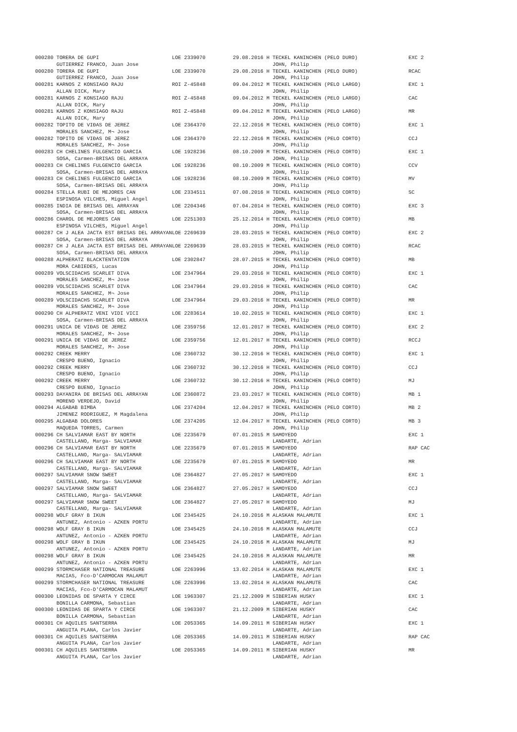| 000280 TORERA DE GUPI GUTIERREZ FRANCO, Juan Jose | LOE 2339070 | 29.08.2016 H TECKEL KANINCHEN (PELO DURO) JOHN, Philip | EXC 2 |
| 000280 TORERA DE GUPI GUTIERREZ FRANCO, Juan Jose | LOE 2339070 | 29.08.2016 H TECKEL KANINCHEN (PELO DURO) JOHN, Philip | RCAC |
| 000281 KARNOS Z KONSIAGO RAJU ALLAN DICK, Mary | ROI Z-45848 | 09.04.2012 M TECKEL KANINCHEN (PELO LARGO) JOHN, Philip | EXC 1 |
| 000281 KARNOS Z KONSIAGO RAJU ALLAN DICK, Mary | ROI Z-45848 | 09.04.2012 M TECKEL KANINCHEN (PELO LARGO) JOHN, Philip | CAC |
| 000281 KARNOS Z KONSIAGO RAJU ALLAN DICK, Mary | ROI Z-45848 | 09.04.2012 M TECKEL KANINCHEN (PELO LARGO) JOHN, Philip | MR |
| 000282 TOPITO DE VIÐAS DE JEREZ MORALES SANCHEZ, M¬ Jose | LOE 2364370 | 22.12.2016 M TECKEL KANINCHEN (PELO CORTO) JOHN, Philip | EXC 1 |
| 000282 TOPITO DE VIÐAS DE JEREZ MORALES SANCHEZ, M¬ Jose | LOE 2364370 | 22.12.2016 M TECKEL KANINCHEN (PELO CORTO) JOHN, Philip | CCJ |
| 000283 CH CHELINES FULGENCIO GARCIA SOSA, Carmen-BRISAS DEL ARRAYA | LOE 1928236 | 08.10.2009 M TECKEL KANINCHEN (PELO CORTO) JOHN, Philip | EXC 1 |
| 000283 CH CHELINES FULGENCIO GARCIA SOSA, Carmen-BRISAS DEL ARRAYA | LOE 1928236 | 08.10.2009 M TECKEL KANINCHEN (PELO CORTO) JOHN, Philip | CCV |
| 000283 CH CHELINES FULGENCIO GARCIA SOSA, Carmen-BRISAS DEL ARRAYA | LOE 1928236 | 08.10.2009 M TECKEL KANINCHEN (PELO CORTO) JOHN, Philip | MV |
| 000284 STELLA RUBI DE MEJORES CAN ESPINOSA VILCHES, Miguel Angel | LOE 2334511 | 07.08.2016 H TECKEL KANINCHEN (PELO CORTO) JOHN, Philip | SC |
| 000285 INDIA DE BRISAS DEL ARRAYAN SOSA, Carmen-BRISAS DEL ARRAYA | LOE 2204346 | 07.04.2014 H TECKEL KANINCHEN (PELO CORTO) JOHN, Philip | EXC 3 |
| 000286 CHAROL DE MEJORES CAN ESPINOSA VILCHES, Miguel Angel | LOE 2251303 | 25.12.2014 H TECKEL KANINCHEN (PELO CORTO) JOHN, Philip | MB |
| 000287 CH J ALEA JACTA EST BRISAS DEL ARRAYAN SOSA, Carmen-BRISAS DEL ARRAYA | LOE 2269639 | 28.03.2015 H TECKEL KANINCHEN (PELO CORTO) JOHN, Philip | EXC 2 |
| 000287 CH J ALEA JACTA EST BRISAS DEL ARRAYAN SOSA, Carmen-BRISAS DEL ARRAYA | LOE 2269639 | 28.03.2015 H TECKEL KANINCHEN (PELO CORTO) JOHN, Philip | RCAC |
| 000288 ALPHERATZ BLACKTENTATION MORA CABIEDES, Lucas | LOE 2302847 | 28.07.2015 H TECKEL KANINCHEN (PELO CORTO) JOHN, Philip | MB |
| 000289 VOLSCIDACHS SCARLET DIVA MORALES SANCHEZ, M¬ Jose | LOE 2347964 | 29.03.2016 H TECKEL KANINCHEN (PELO CORTO) JOHN, Philip | EXC 1 |
| 000289 VOLSCIDACHS SCARLET DIVA MORALES SANCHEZ, M¬ Jose | LOE 2347964 | 29.03.2016 H TECKEL KANINCHEN (PELO CORTO) JOHN, Philip | CAC |
| 000289 VOLSCIDACHS SCARLET DIVA MORALES SANCHEZ, M¬ Jose | LOE 2347964 | 29.03.2016 H TECKEL KANINCHEN (PELO CORTO) JOHN, Philip | MR |
| 000290 CH ALPHERATZ VENI VIDI VICI SOSA, Carmen-BRISAS DEL ARRAYA | LOE 2283614 | 10.02.2015 H TECKEL KANINCHEN (PELO CORTO) JOHN, Philip | EXC 1 |
| 000291 UNICA DE VIÐAS DE JEREZ MORALES SANCHEZ, M¬ Jose | LOE 2359756 | 12.01.2017 H TECKEL KANINCHEN (PELO CORTO) JOHN, Philip | EXC 2 |
| 000291 UNICA DE VIÐAS DE JEREZ MORALES SANCHEZ, M¬ Jose | LOE 2359756 | 12.01.2017 H TECKEL KANINCHEN (PELO CORTO) JOHN, Philip | RCCJ |
| 000292 CREEK MERRY CRESPO BUENO, Ignacio | LOE 2360732 | 30.12.2016 H TECKEL KANINCHEN (PELO CORTO) JOHN, Philip | EXC 1 |
| 000292 CREEK MERRY CRESPO BUENO, Ignacio | LOE 2360732 | 30.12.2016 H TECKEL KANINCHEN (PELO CORTO) JOHN, Philip | CCJ |
| 000292 CREEK MERRY CRESPO BUENO, Ignacio | LOE 2360732 | 30.12.2016 H TECKEL KANINCHEN (PELO CORTO) JOHN, Philip | MJ |
| 000293 DAYANIRA DE BRISAS DEL ARRAYAN MORENO VERDEJO, David | LOE 2360872 | 23.03.2017 H TECKEL KANINCHEN (PELO CORTO) JOHN, Philip | MB 1 |
| 000294 ALGABAB BIMBA JIMENEZ RODRIGUEZ, M Magdalena | LOE 2374204 | 12.04.2017 H TECKEL KANINCHEN (PELO CORTO) JOHN, Philip | MB 2 |
| 000295 ALGABAB DOLORES MAQUEDA TORRES, Carmen | LOE 2374205 | 12.04.2017 H TECKEL KANINCHEN (PELO CORTO) JOHN, Philip | MB 3 |
| 000296 CH SALVIAMAR EAST BY NORTH CASTELLANO, Marga- SALVIAMAR | LOE 2235679 | 07.01.2015 M SAMOYEDO LANDARTE, Adrian | EXC 1 |
| 000296 CH SALVIAMAR EAST BY NORTH CASTELLANO, Marga- SALVIAMAR | LOE 2235679 | 07.01.2015 M SAMOYEDO LANDARTE, Adrian | RAP CAC |
| 000296 CH SALVIAMAR EAST BY NORTH CASTELLANO, Marga- SALVIAMAR | LOE 2235679 | 07.01.2015 M SAMOYEDO LANDARTE, Adrian | MR |
| 000297 SALVIAMAR SNOW SWEET CASTELLANO, Marga- SALVIAMAR | LOE 2364827 | 27.05.2017 H SAMOYEDO LANDARTE, Adrian | EXC 1 |
| 000297 SALVIAMAR SNOW SWEET CASTELLANO, Marga- SALVIAMAR | LOE 2364827 | 27.05.2017 H SAMOYEDO LANDARTE, Adrian | CCJ |
| 000297 SALVIAMAR SNOW SWEET CASTELLANO, Marga- SALVIAMAR | LOE 2364827 | 27.05.2017 H SAMOYEDO LANDARTE, Adrian | MJ |
| 000298 WOLF GRAY B IKUN ANTUNEZ, Antonio - AZKEN PORTU | LOE 2345425 | 24.10.2016 M ALASKAN MALAMUTE LANDARTE, Adrian | EXC 1 |
| 000298 WOLF GRAY B IKUN ANTUNEZ, Antonio - AZKEN PORTU | LOE 2345425 | 24.10.2016 M ALASKAN MALAMUTE LANDARTE, Adrian | CCJ |
| 000298 WOLF GRAY B IKUN ANTUNEZ, Antonio - AZKEN PORTU | LOE 2345425 | 24.10.2016 M ALASKAN MALAMUTE LANDARTE, Adrian | MJ |
| 000298 WOLF GRAY B IKUN ANTUNEZ, Antonio - AZKEN PORTU | LOE 2345425 | 24.10.2016 M ALASKAN MALAMUTE LANDARTE, Adrian | MR |
| 000299 STORMCHASER NATIONAL TREASURE MACIAS, Fco-D'CARMOCAN MALAMUT | LOE 2263996 | 13.02.2014 H ALASKAN MALAMUTE LANDARTE, Adrian | EXC 1 |
| 000299 STORMCHASER NATIONAL TREASURE MACIAS, Fco-D'CARMOCAN MALAMUT | LOE 2263996 | 13.02.2014 H ALASKAN MALAMUTE LANDARTE, Adrian | CAC |
| 000300 LEONIDAS DE SPARTA Y CIRCE BONILLA CARMONA, Sebastian | LOE 1963307 | 21.12.2009 M SIBERIAN HUSKY LANDARTE, Adrian | EXC 1 |
| 000300 LEONIDAS DE SPARTA Y CIRCE BONILLA CARMONA, Sebastian | LOE 1963307 | 21.12.2009 M SIBERIAN HUSKY LANDARTE, Adrian | CAC |
| 000301 CH AQUILES SANTSERRA ANGUITA PLANA, Carlos Javier | LOE 2053365 | 14.09.2011 M SIBERIAN HUSKY LANDARTE, Adrian | EXC 1 |
| 000301 CH AQUILES SANTSERRA ANGUITA PLANA, Carlos Javier | LOE 2053365 | 14.09.2011 M SIBERIAN HUSKY LANDARTE, Adrian | RAP CAC |
| 000301 CH AQUILES SANTSERRA ANGUITA PLANA, Carlos Javier | LOE 2053365 | 14.09.2011 M SIBERIAN HUSKY LANDARTE, Adrian | MR |